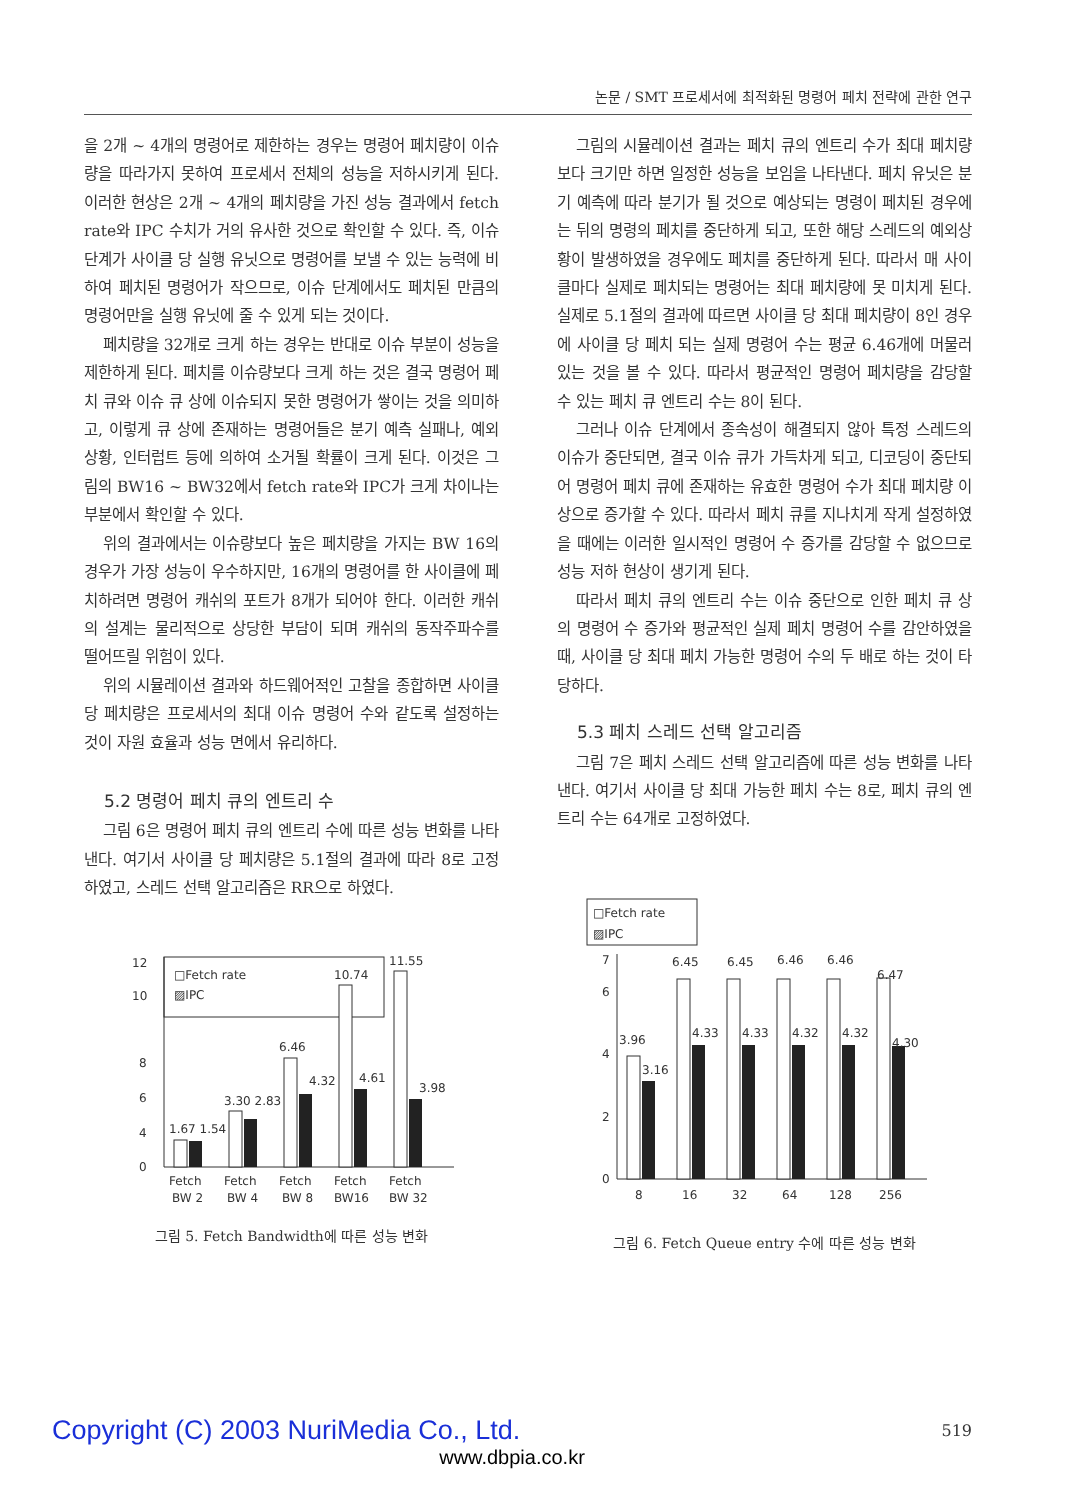논문 / SMT 프로세서에 최적화된 명령어 페치 전략에 관한 연구
을 2개 ~ 4개의 명령어로 제한하는 경우는 명령어 페치량이 이슈량을 따라가지 못하여 프로세서 전체의 성능을 저하시키게 된다. 이러한 현상은 2개 ~ 4개의 페치량을 가진 성능 결과에서 fetch rate와 IPC 수치가 거의 유사한 것으로 확인할 수 있다. 즉, 이슈 단계가 사이클 당 실행 유닛으로 명령어를 보낼 수 있는 능력에 비하여 페치된 명령어가 작으므로, 이슈 단계에서도 페치된 만큼의 명령어만을 실행 유닛에 줄 수 있게 되는 것이다.
페치량을 32개로 크게 하는 경우는 반대로 이슈 부분이 성능을 제한하게 된다. 페치를 이슈량보다 크게 하는 것은 결국 명령어 페치 큐와 이슈 큐 상에 이슈되지 못한 명령어가 쌓이는 것을 의미하고, 이렇게 큐 상에 존재하는 명령어들은 분기 예측 실패나, 예외상황, 인터럽트 등에 의하여 소거될 확률이 크게 된다. 이것은 그림의 BW16 ~ BW32에서 fetch rate와 IPC가 크게 차이나는 부분에서 확인할 수 있다.
위의 결과에서는 이슈량보다 높은 페치량을 가지는 BW 16의 경우가 가장 성능이 우수하지만, 16개의 명령어를 한 사이클에 페치하려면 명령어 캐쉬의 포트가 8개가 되어야 한다. 이러한 캐쉬의 설계는 물리적으로 상당한 부담이 되며 캐쉬의 동작주파수를 떨어뜨릴 위험이 있다.
위의 시뮬레이션 결과와 하드웨어적인 고찰을 종합하면 사이클 당 페치량은 프로세서의 최대 이슈 명령어 수와 같도록 설정하는 것이 자원 효율과 성능 면에서 유리하다.
5.2 명령어 페치 큐의 엔트리 수
그림 6은 명령어 페치 큐의 엔트리 수에 따른 성능 변화를 나타낸다. 여기서 사이클 당 페치량은 5.1절의 결과에 따라 8로 고정하였고, 스레드 선택 알고리즘은 RR으로 하였다.
□Fetch rate
▨IPC
0
4
6
8
10
12
1.67 1.54
3.30 2.83
6.46
4.32
10.74
4.61
11.55
3.98
Fetch
Fetch
Fetch
Fetch
Fetch
BW 2
BW 4
BW 8
BW16
BW 32
그림 5. Fetch Bandwidth에 따른 성능 변화
그림의 시뮬레이션 결과는 페치 큐의 엔트리 수가 최대 페치량보다 크기만 하면 일정한 성능을 보임을 나타낸다. 페치 유닛은 분기 예측에 따라 분기가 될 것으로 예상되는 명령이 페치된 경우에는 뒤의 명령의 페치를 중단하게 되고, 또한 해당 스레드의 예외상황이 발생하였을 경우에도 페치를 중단하게 된다. 따라서 매 사이클마다 실제로 페치되는 명령어는 최대 페치량에 못 미치게 된다. 실제로 5.1절의 결과에 따르면 사이클 당 최대 페치량이 8인 경우에 사이클 당 페치 되는 실제 명령어 수는 평균 6.46개에 머물러 있는 것을 볼 수 있다. 따라서 평균적인 명령어 페치량을 감당할 수 있는 페치 큐 엔트리 수는 8이 된다.
그러나 이슈 단계에서 종속성이 해결되지 않아 특정 스레드의 이슈가 중단되면, 결국 이슈 큐가 가득차게 되고, 디코딩이 중단되어 명령어 페치 큐에 존재하는 유효한 명령어 수가 최대 페치량 이상으로 증가할 수 있다. 따라서 페치 큐를 지나치게 작게 설정하였을 때에는 이러한 일시적인 명령어 수 증가를 감당할 수 없으므로 성능 저하 현상이 생기게 된다.
따라서 페치 큐의 엔트리 수는 이슈 중단으로 인한 페치 큐 상의 명령어 수 증가와 평균적인 실제 페치 명령어 수를 감안하였을 때, 사이클 당 최대 페치 가능한 명령어 수의 두 배로 하는 것이 타당하다.
5.3 페치 스레드 선택 알고리즘
그림 7은 페치 스레드 선택 알고리즘에 따른 성능 변화를 나타낸다. 여기서 사이클 당 최대 가능한 페치 수는 8로, 페치 큐의 엔트리 수는 64개로 고정하였다.
□Fetch rate
▨IPC
0
2
4
6
7
3.96
3.16
6.45
6.45
6.46
6.46
6.47
4.33
4.33
4.32
4.32
4.30
8
16
32
64
128
256
그림 6. Fetch Queue entry 수에 따른 성능 변화
Copyright (C) 2003 NuriMedia Co., Ltd.
519
www.dbpia.co.kr